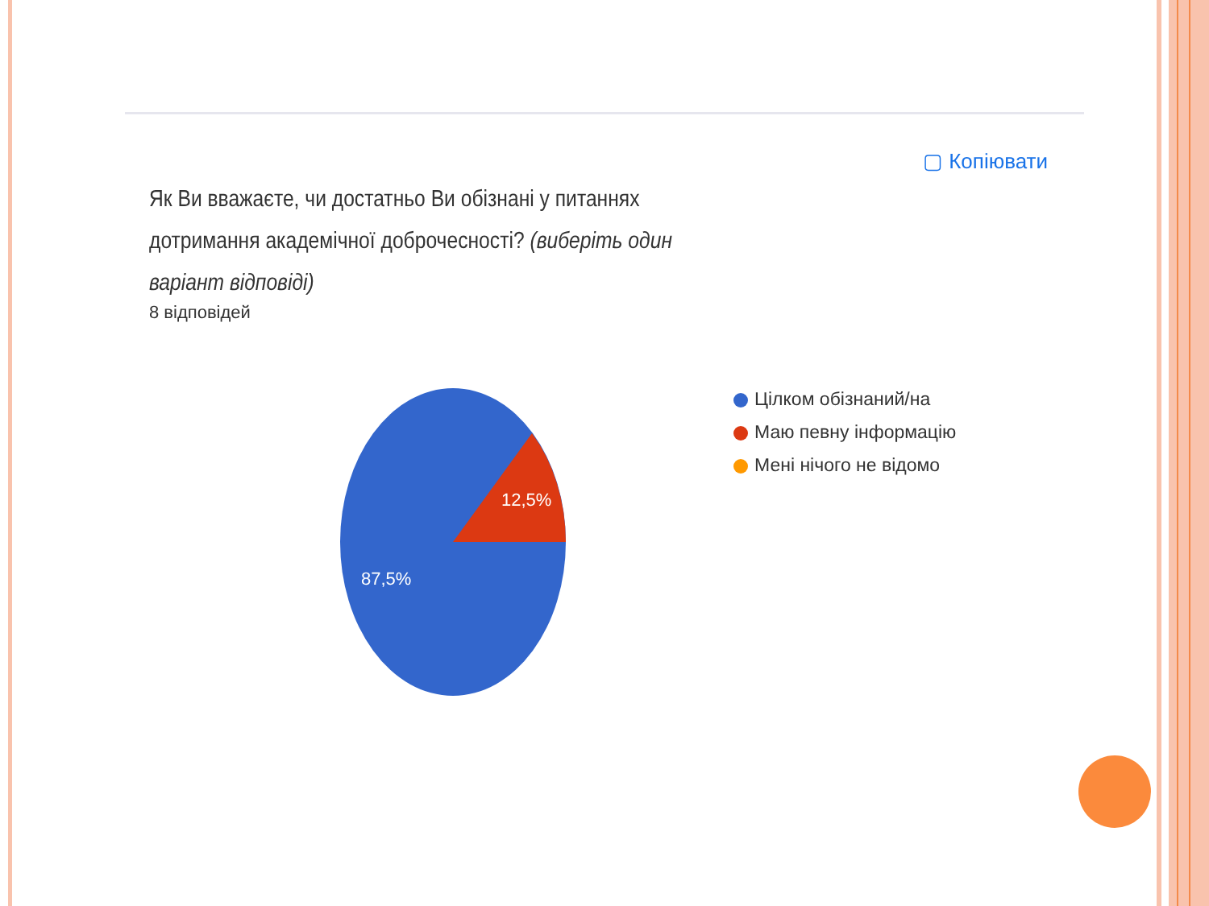▢ Копіювати
Як Ви вважаєте, чи достатньо Ви обізнані у питаннях дотримання академічної доброчесності? (виберіть один варіант відповіді)
8 відповідей
12,5%
87,5%
Цілком обізнаний/на
Маю певну інформацію
Мені нічого не відомо